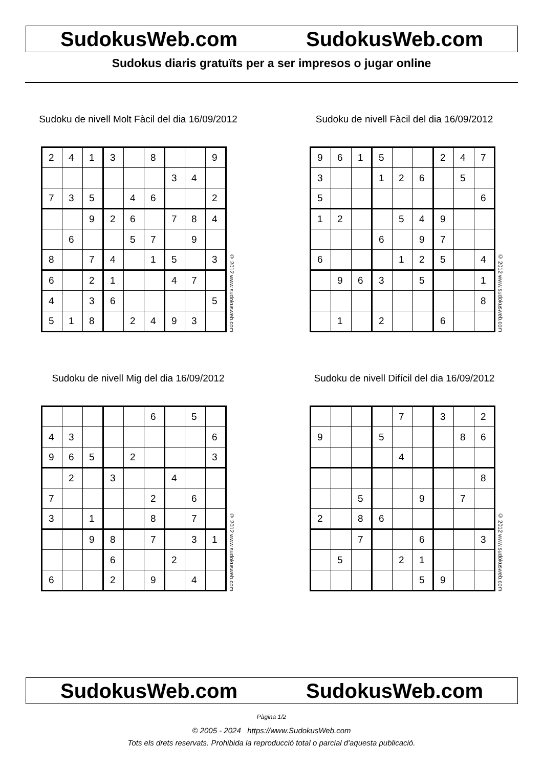SudokusWeb.com SudokusWeb.com
Sudokus diaris gratuïts per a ser impresos o jugar online
Sudoku de nivell Molt Fàcil del dia 16/09/2012
| 2 | 4 | 1 | 3 | | 8 | | | 9 |
| | | | | | | 3 | 4 | |
| 7 | 3 | 5 | | 4 | 6 | | | 2 |
| | | 9 | 2 | 6 | | 7 | 8 | 4 |
| | 6 | | | 5 | 7 | | 9 | |
| 8 | | 7 | 4 | | 1 | 5 | | 3 |
| 6 | | 2 | 1 | | | 4 | 7 | |
| 4 | | 3 | 6 | | | | | 5 |
| 5 | 1 | 8 | | 2 | 4 | 9 | 3 | |
© 2012 www.sudokusweb.com
Sudoku de nivell Fàcil del dia 16/09/2012
| 9 | 6 | 1 | 5 | | | 2 | 4 | 7 |
| 3 | | | 1 | 2 | 6 | | 5 | |
| 5 | | | | | | | | 6 |
| 1 | 2 | | | 5 | 4 | 9 | | |
| | | | 6 | | 9 | 7 | | |
| 6 | | | | 1 | 2 | 5 | | 4 |
| | 9 | 6 | 3 | | 5 | | | 1 |
| | | | | | | | | 8 |
| | 1 | | 2 | | | 6 | | |
© 2012 www.sudokusweb.com
Sudoku de nivell Mig del dia 16/09/2012
| | | | | | 6 | | 5 | |
| 4 | 3 | | | | | | | 6 |
| 9 | 6 | 5 | | 2 | | | | 3 |
| | 2 | | 3 | | | 4 | | |
| 7 | | | | | 2 | | 6 | |
| 3 | | 1 | | | 8 | | 7 | |
| | | 9 | 8 | | 7 | | 3 | 1 |
| | | | 6 | | | 2 | | |
| 6 | | | 2 | | 9 | | 4 | |
© 2012 www.sudokusweb.com
Sudoku de nivell Difícil del dia 16/09/2012
| | | | | 7 | | 3 | | 2 |
| 9 | | | 5 | | | | 8 | 6 |
| | | | | 4 | | | | |
| | | | | | | | | 8 |
| | | 5 | | | 9 | | 7 | |
| 2 | | 8 | 6 | | | | | |
| | | 7 | | | 6 | | | 3 |
| | 5 | | | 2 | 1 | | | |
| | | | | | 5 | 9 | | |
© 2012 www.sudokusweb.com
SudokusWeb.com SudokusWeb.com
Pàgina 1/2
© 2005 - 2024 https://www.SudokusWeb.com
Tots els drets reservats. Prohibida la reproducció total o parcial d'aquesta publicació.